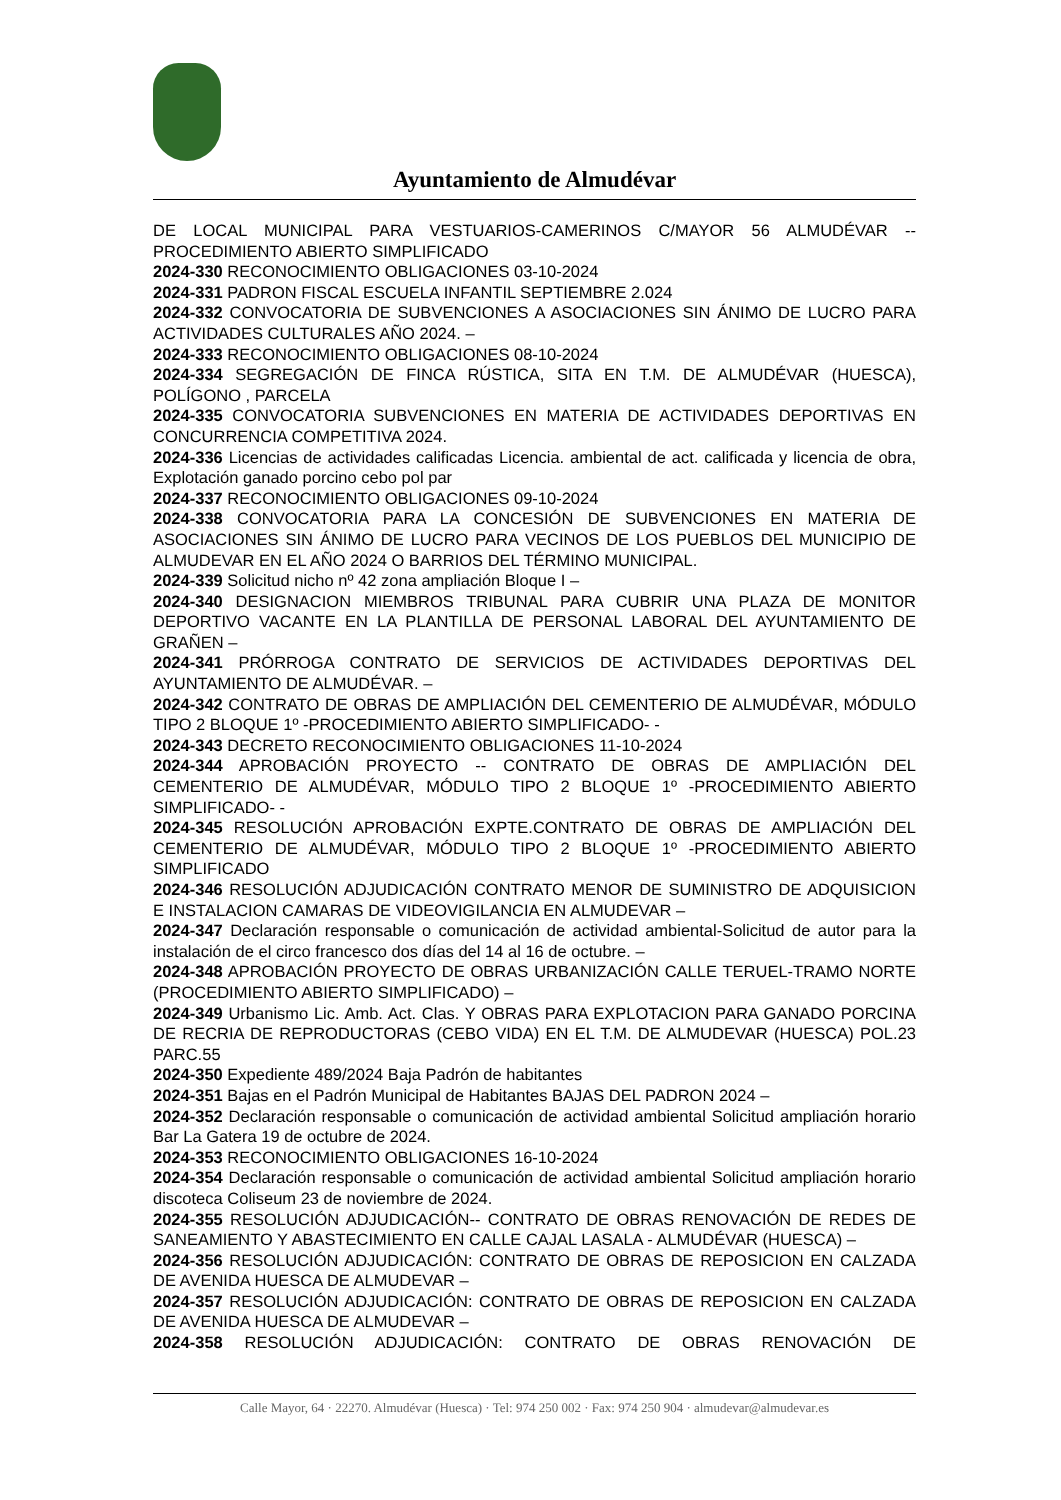Ayuntamiento de Almudévar
DE LOCAL MUNICIPAL PARA VESTUARIOS-CAMERINOS C/MAYOR 56 ALMUDÉVAR -- PROCEDIMIENTO ABIERTO SIMPLIFICADO
2024-330 RECONOCIMIENTO OBLIGACIONES 03-10-2024
2024-331 PADRON FISCAL ESCUELA INFANTIL SEPTIEMBRE 2.024
2024-332 CONVOCATORIA DE SUBVENCIONES A ASOCIACIONES SIN ÁNIMO DE LUCRO PARA ACTIVIDADES CULTURALES AÑO 2024. –
2024-333 RECONOCIMIENTO OBLIGACIONES 08-10-2024
2024-334 SEGREGACIÓN DE FINCA RÚSTICA, SITA EN T.M. DE ALMUDÉVAR (HUESCA), POLÍGONO , PARCELA
2024-335 CONVOCATORIA SUBVENCIONES EN MATERIA DE ACTIVIDADES DEPORTIVAS EN CONCURRENCIA COMPETITIVA 2024.
2024-336 Licencias de actividades calificadas Licencia. ambiental de act. calificada y licencia de obra, Explotación ganado porcino cebo pol par
2024-337 RECONOCIMIENTO OBLIGACIONES 09-10-2024
2024-338 CONVOCATORIA PARA LA CONCESIÓN DE SUBVENCIONES EN MATERIA DE ASOCIACIONES SIN ÁNIMO DE LUCRO PARA VECINOS DE LOS PUEBLOS DEL MUNICIPIO DE ALMUDEVAR EN EL AÑO 2024 O BARRIOS DEL TÉRMINO MUNICIPAL.
2024-339 Solicitud nicho nº 42 zona ampliación Bloque I –
2024-340 DESIGNACION MIEMBROS TRIBUNAL PARA CUBRIR UNA PLAZA DE MONITOR DEPORTIVO VACANTE EN LA PLANTILLA DE PERSONAL LABORAL DEL AYUNTAMIENTO DE GRAÑEN –
2024-341 PRÓRROGA CONTRATO DE SERVICIOS DE ACTIVIDADES DEPORTIVAS DEL AYUNTAMIENTO DE ALMUDÉVAR. –
2024-342 CONTRATO DE OBRAS DE AMPLIACIÓN DEL CEMENTERIO DE ALMUDÉVAR, MÓDULO TIPO 2 BLOQUE 1º -PROCEDIMIENTO ABIERTO SIMPLIFICADO- -
2024-343 DECRETO RECONOCIMIENTO OBLIGACIONES 11-10-2024
2024-344 APROBACIÓN PROYECTO -- CONTRATO DE OBRAS DE AMPLIACIÓN DEL CEMENTERIO DE ALMUDÉVAR, MÓDULO TIPO 2 BLOQUE 1º -PROCEDIMIENTO ABIERTO SIMPLIFICADO- -
2024-345 RESOLUCIÓN APROBACIÓN EXPTE.CONTRATO DE OBRAS DE AMPLIACIÓN DEL CEMENTERIO DE ALMUDÉVAR, MÓDULO TIPO 2 BLOQUE 1º -PROCEDIMIENTO ABIERTO SIMPLIFICADO
2024-346 RESOLUCIÓN ADJUDICACIÓN CONTRATO MENOR DE SUMINISTRO DE ADQUISICION E INSTALACION CAMARAS DE VIDEOVIGILANCIA EN ALMUDEVAR –
2024-347 Declaración responsable o comunicación de actividad ambiental-Solicitud de autor para la instalación de el circo francesco dos días del 14 al 16 de octubre. –
2024-348 APROBACIÓN PROYECTO DE OBRAS URBANIZACIÓN CALLE TERUEL-TRAMO NORTE (PROCEDIMIENTO ABIERTO SIMPLIFICADO) –
2024-349 Urbanismo Lic. Amb. Act. Clas. Y OBRAS PARA EXPLOTACION PARA GANADO PORCINA DE RECRIA DE REPRODUCTORAS (CEBO VIDA) EN EL T.M. DE ALMUDEVAR (HUESCA) POL.23 PARC.55
2024-350 Expediente 489/2024 Baja Padrón de habitantes
2024-351 Bajas en el Padrón Municipal de Habitantes BAJAS DEL PADRON 2024 –
2024-352 Declaración responsable o comunicación de actividad ambiental Solicitud ampliación horario Bar La Gatera 19 de octubre de 2024.
2024-353 RECONOCIMIENTO OBLIGACIONES 16-10-2024
2024-354 Declaración responsable o comunicación de actividad ambiental Solicitud ampliación horario discoteca Coliseum 23 de noviembre de 2024.
2024-355 RESOLUCIÓN ADJUDICACIÓN-- CONTRATO DE OBRAS RENOVACIÓN DE REDES DE SANEAMIENTO Y ABASTECIMIENTO EN CALLE CAJAL LASALA - ALMUDÉVAR (HUESCA) –
2024-356 RESOLUCIÓN ADJUDICACIÓN: CONTRATO DE OBRAS DE REPOSICION EN CALZADA DE AVENIDA HUESCA DE ALMUDEVAR –
2024-357 RESOLUCIÓN ADJUDICACIÓN: CONTRATO DE OBRAS DE REPOSICION EN CALZADA DE AVENIDA HUESCA DE ALMUDEVAR –
2024-358 RESOLUCIÓN ADJUDICACIÓN: CONTRATO DE OBRAS RENOVACIÓN DE
Calle Mayor, 64 · 22270. Almudévar (Huesca) · Tel: 974 250 002 · Fax: 974 250 904 · almudevar@almudevar.es